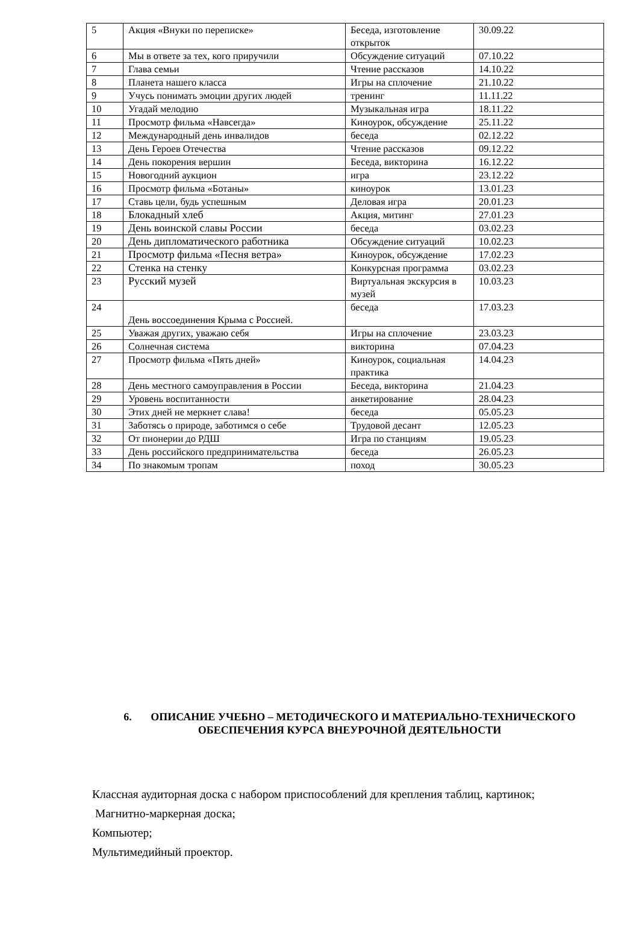| 5 | Акция «Внуки по переписке» | Беседа, изготовление открыток | 30.09.22 |
| 6 | Мы в ответе за тех, кого приручили | Обсуждение ситуаций | 07.10.22 |
| 7 | Глава семьи | Чтение рассказов | 14.10.22 |
| 8 | Планета нашего класса | Игры на сплочение | 21.10.22 |
| 9 | Учусь понимать эмоции других людей | тренинг | 11.11.22 |
| 10 | Угадай мелодию | Музыкальная игра | 18.11.22 |
| 11 | Просмотр фильма «Навсегда» | Киноурок, обсуждение | 25.11.22 |
| 12 | Международный день инвалидов | беседа | 02.12.22 |
| 13 | День Героев Отечества | Чтение рассказов | 09.12.22 |
| 14 | День покорения вершин | Беседа, викторина | 16.12.22 |
| 15 | Новогодний аукцион | игра | 23.12.22 |
| 16 | Просмотр фильма «Ботаны» | киноурок | 13.01.23 |
| 17 | Ставь цели, будь успешным | Деловая игра | 20.01.23 |
| 18 | Блокадный хлеб | Акция, митинг | 27.01.23 |
| 19 | День воинской славы России | беседа | 03.02.23 |
| 20 | День дипломатического работника | Обсуждение ситуаций | 10.02.23 |
| 21 | Просмотр фильма «Песня ветра» | Киноурок, обсуждение | 17.02.23 |
| 22 | Стенка на стенку | Конкурсная программа | 03.02.23 |
| 23 | Русский музей | Виртуальная экскурсия в музей | 10.03.23 |
| 24 | День воссоединения Крыма с Россией. | беседа | 17.03.23 |
| 25 | Уважая других, уважаю себя | Игры на сплочение | 23.03.23 |
| 26 | Солнечная система | викторина | 07.04.23 |
| 27 | Просмотр фильма «Пять дней» | Киноурок, социальная практика | 14.04.23 |
| 28 | День местного самоуправления в России | Беседа, викторина | 21.04.23 |
| 29 | Уровень воспитанности | анкетирование | 28.04.23 |
| 30 | Этих дней не меркнет слава! | беседа | 05.05.23 |
| 31 | Заботясь о природе, заботимся о себе | Трудовой десант | 12.05.23 |
| 32 | От пионерии до РДШ | Игра по станциям | 19.05.23 |
| 33 | День российского предпринимательства | беседа | 26.05.23 |
| 34 | По знакомым тропам | поход | 30.05.23 |
6. ОПИСАНИЕ УЧЕБНО – МЕТОДИЧЕСКОГО И МАТЕРИАЛЬНО-ТЕХНИЧЕСКОГО ОБЕСПЕЧЕНИЯ КУРСА ВНЕУРОЧНОЙ ДЕЯТЕЛЬНОСТИ
Классная аудиторная доска с набором приспособлений для крепления таблиц, картинок;
Магнитно-маркерная доска;
Компьютер;
Мультимедийный проектор.